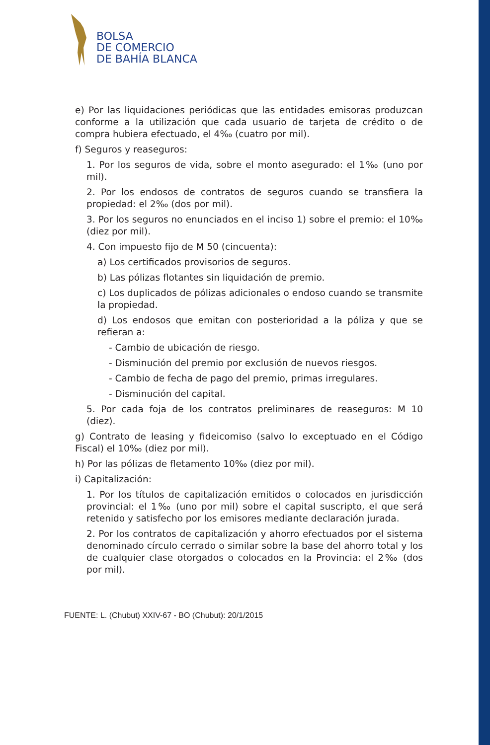BOLSA
DE COMERCIO
DE BAHÍA BLANCA
e) Por las liquidaciones periódicas que las entidades emisoras produzcan conforme a la utilización que cada usuario de tarjeta de crédito o de compra hubiera efectuado, el 4‰ (cuatro por mil).
f) Seguros y reaseguros:
1. Por los seguros de vida, sobre el monto asegurado: el 1‰ (uno por mil).
2. Por los endosos de contratos de seguros cuando se transfiera la propiedad: el 2‰ (dos por mil).
3. Por los seguros no enunciados en el inciso 1) sobre el premio: el 10‰ (diez por mil).
4. Con impuesto fijo de M 50 (cincuenta):
a) Los certificados provisorios de seguros.
b) Las pólizas flotantes sin liquidación de premio.
c) Los duplicados de pólizas adicionales o endoso cuando se transmite la propiedad.
d) Los endosos que emitan con posterioridad a la póliza y que se refieran a:
- Cambio de ubicación de riesgo.
- Disminución del premio por exclusión de nuevos riesgos.
- Cambio de fecha de pago del premio, primas irregulares.
- Disminución del capital.
5. Por cada foja de los contratos preliminares de reaseguros: M 10 (diez).
g) Contrato de leasing y fideicomiso (salvo lo exceptuado en el Código Fiscal) el 10‰ (diez por mil).
h) Por las pólizas de fletamento 10‰ (diez por mil).
i) Capitalización:
1. Por los títulos de capitalización emitidos o colocados en jurisdicción provincial: el 1‰ (uno por mil) sobre el capital suscripto, el que será retenido y satisfecho por los emisores mediante declaración jurada.
2. Por los contratos de capitalización y ahorro efectuados por el sistema denominado círculo cerrado o similar sobre la base del ahorro total y los de cualquier clase otorgados o colocados en la Provincia: el 2‰ (dos por mil).
FUENTE: L. (Chubut) XXIV-67 - BO (Chubut): 20/1/2015